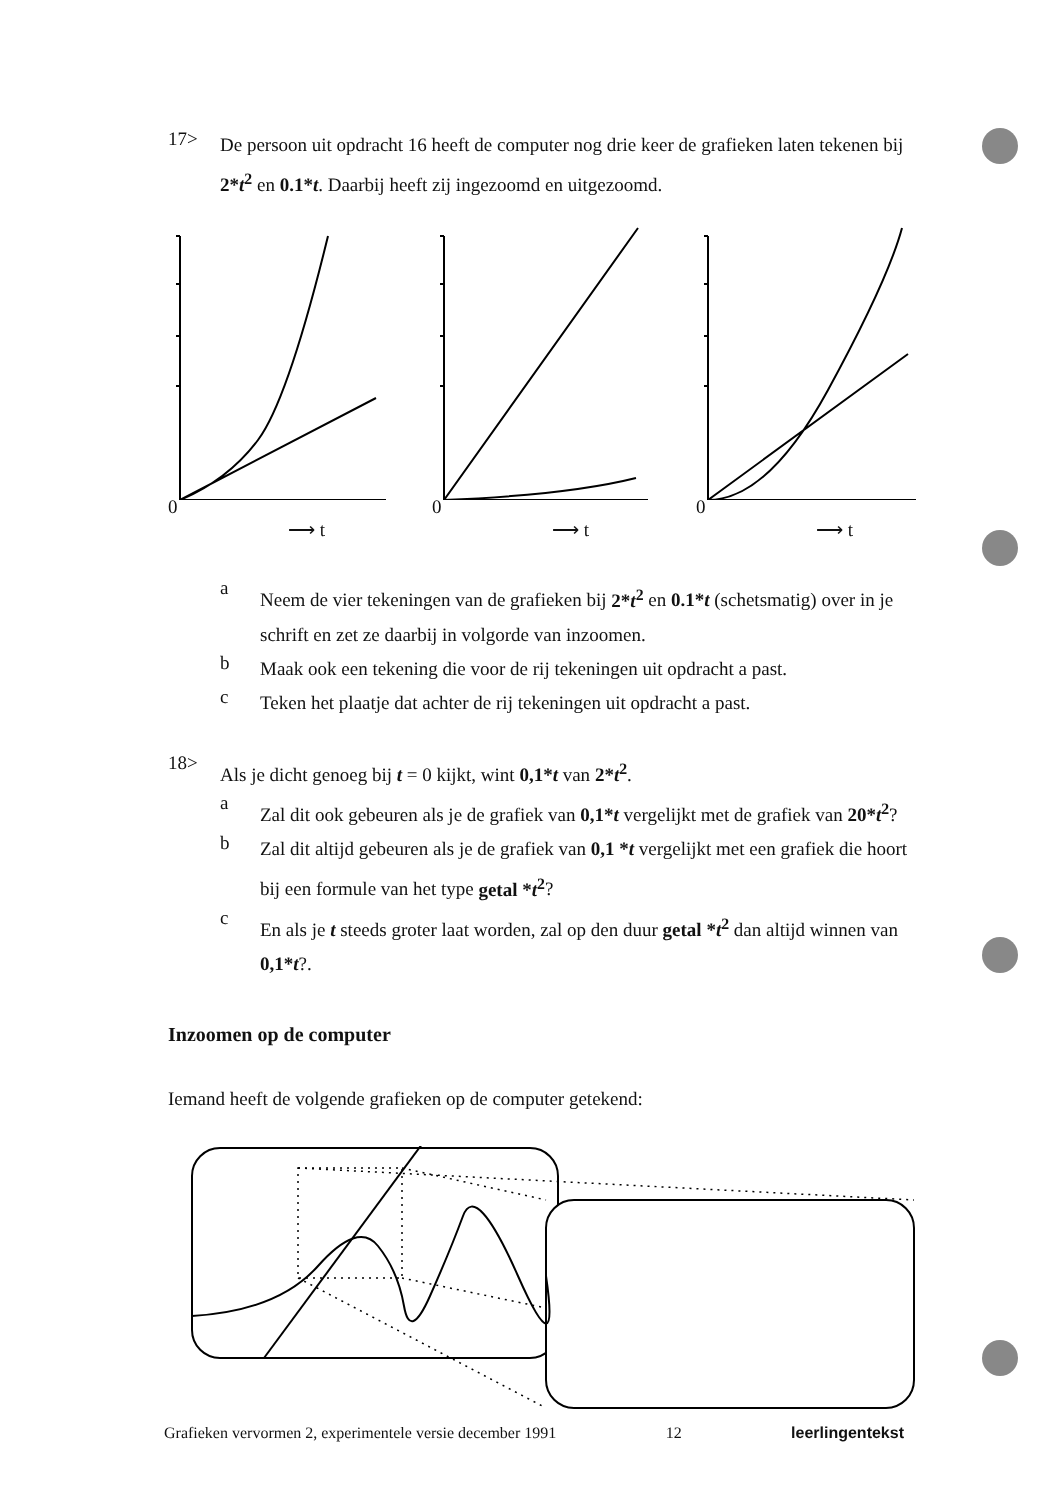17>
De persoon uit opdracht 16 heeft de computer nog drie keer de grafieken laten tekenen bij 2*t<sup>2</sup> en 0.1*t. Daarbij heeft zij ingezoomd en uitgezoomd.
0
⟶ t 0
⟶ t 0
⟶ t
a
Neem de vier tekeningen van de grafieken bij 2*t<sup>2</sup> en 0.1*t (schetsmatig) over in je schrift en zet ze daarbij in volgorde van inzoomen.
b
Maak ook een tekening die voor de rij tekeningen uit opdracht a past.
c
Teken het plaatje dat achter de rij tekeningen uit opdracht a past.
18>
Als je dicht genoeg bij t = 0 kijkt, wint 0,1*t van 2*t<sup>2</sup>.
a
Zal dit ook gebeuren als je de grafiek van 0,1*t vergelijkt met de grafiek van 20*t<sup>2</sup>?
b
Zal dit altijd gebeuren als je de grafiek van 0,1 *t vergelijkt met een grafiek die hoort bij een formule van het type getal *t<sup>2</sup>?
c
En als je t steeds groter laat worden, zal op den duur getal *t<sup>2</sup> dan altijd winnen van 0,1*t?.
Inzoomen op de computer
Iemand heeft de volgende grafieken op de computer getekend:
Grafieken vervormen 2, experimentele versie december 1991 12 leerlingentekst